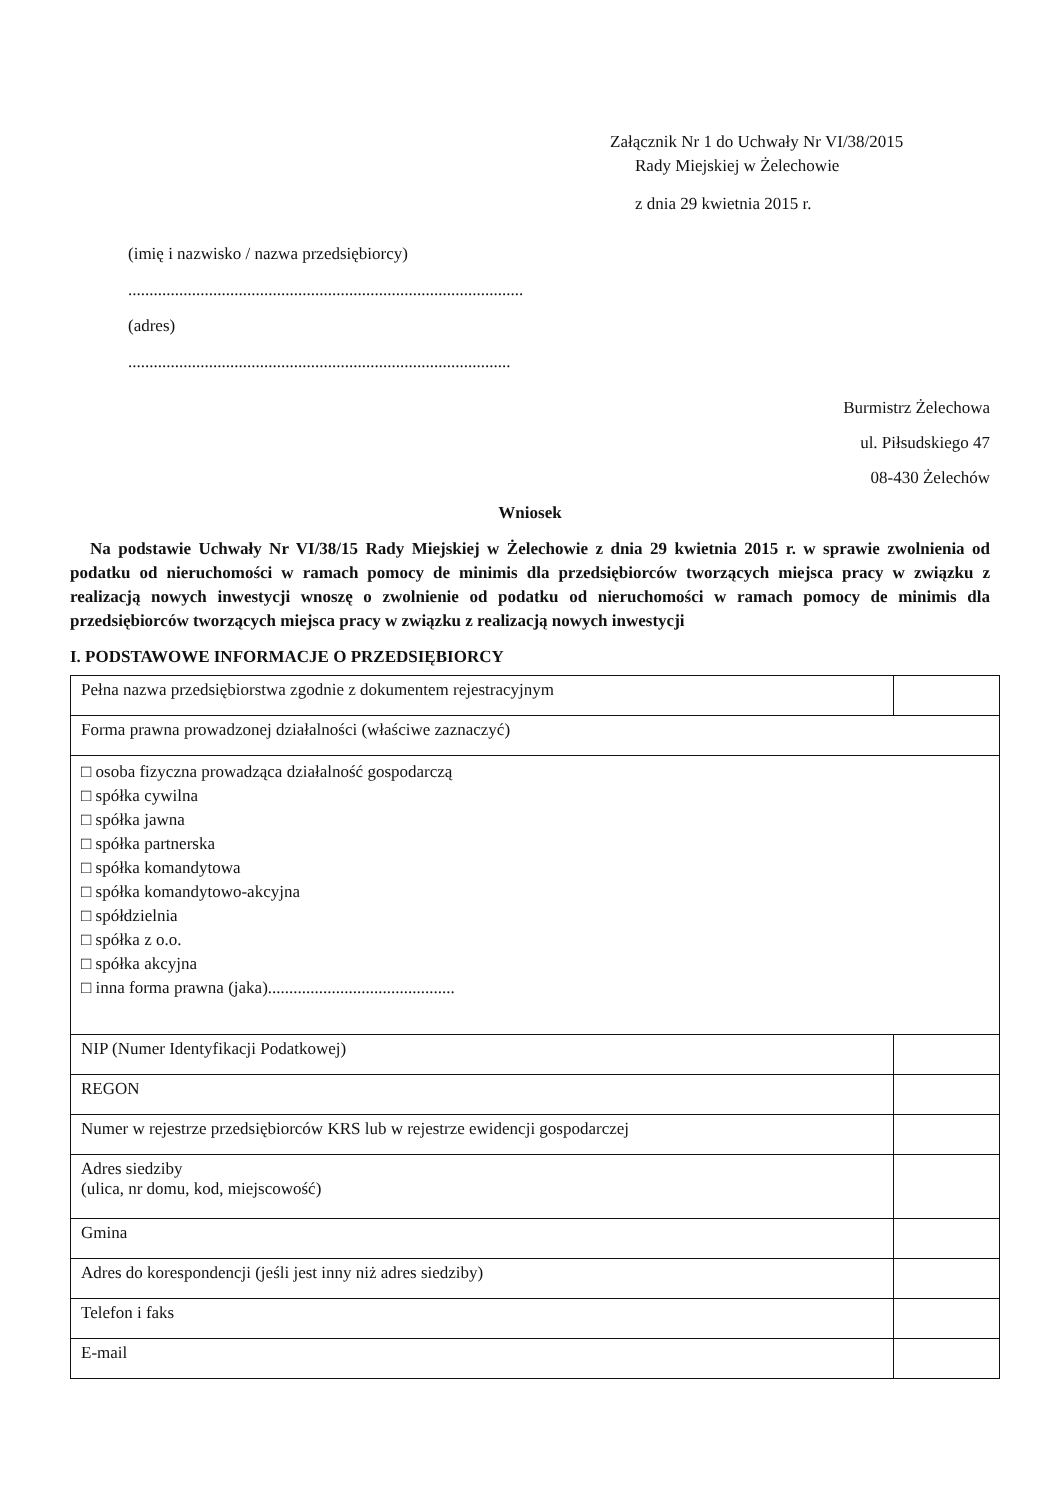Załącznik Nr 1 do Uchwały Nr VI/38/2015
Rady Miejskiej w Żelechowie
z dnia 29 kwietnia 2015 r.
(imię i nazwisko / nazwa przedsiębiorcy)
.............................................................................................
(adres)
..........................................................................................
Burmistrz Żelechowa
ul. Piłsudskiego 47
08-430 Żelechów
Wniosek
Na podstawie Uchwały Nr VI/38/15 Rady Miejskiej w Żelechowie z dnia 29 kwietnia 2015 r. w sprawie zwolnienia od podatku od nieruchomości w ramach pomocy de minimis dla przedsiębiorców tworzących miejsca pracy w związku z realizacją nowych inwestycji wnoszę o zwolnienie od podatku od nieruchomości w ramach pomocy de minimis dla przedsiębiorców tworzących miejsca pracy w związku z realizacją nowych inwestycji
I. PODSTAWOWE INFORMACJE O PRZEDSIĘBIORCY
| Pełna nazwa przedsiębiorstwa zgodnie z dokumentem rejestracyjnym | |
| Forma prawna prowadzonej działalności (właściwe zaznaczyć) | |
| □ osoba fizyczna prowadząca działalność gospodarczą □ spółka cywilna □ spółka jawna □ spółka partnerska □ spółka komandytowa □ spółka komandytowo-akcyjna □ spółdzielnia □ spółka z o.o. □ spółka akcyjna □ inna forma prawna (jaka)............................................ | |
| NIP (Numer Identyfikacji Podatkowej) | |
| REGON | |
| Numer w rejestrze przedsiębiorców KRS lub w rejestrze ewidencji gospodarczej | |
| Adres siedziby (ulica, nr domu, kod, miejscowość) | |
| Gmina | |
| Adres do korespondencji (jeśli jest inny niż adres siedziby) | |
| Telefon i faks | |
| E-mail | |